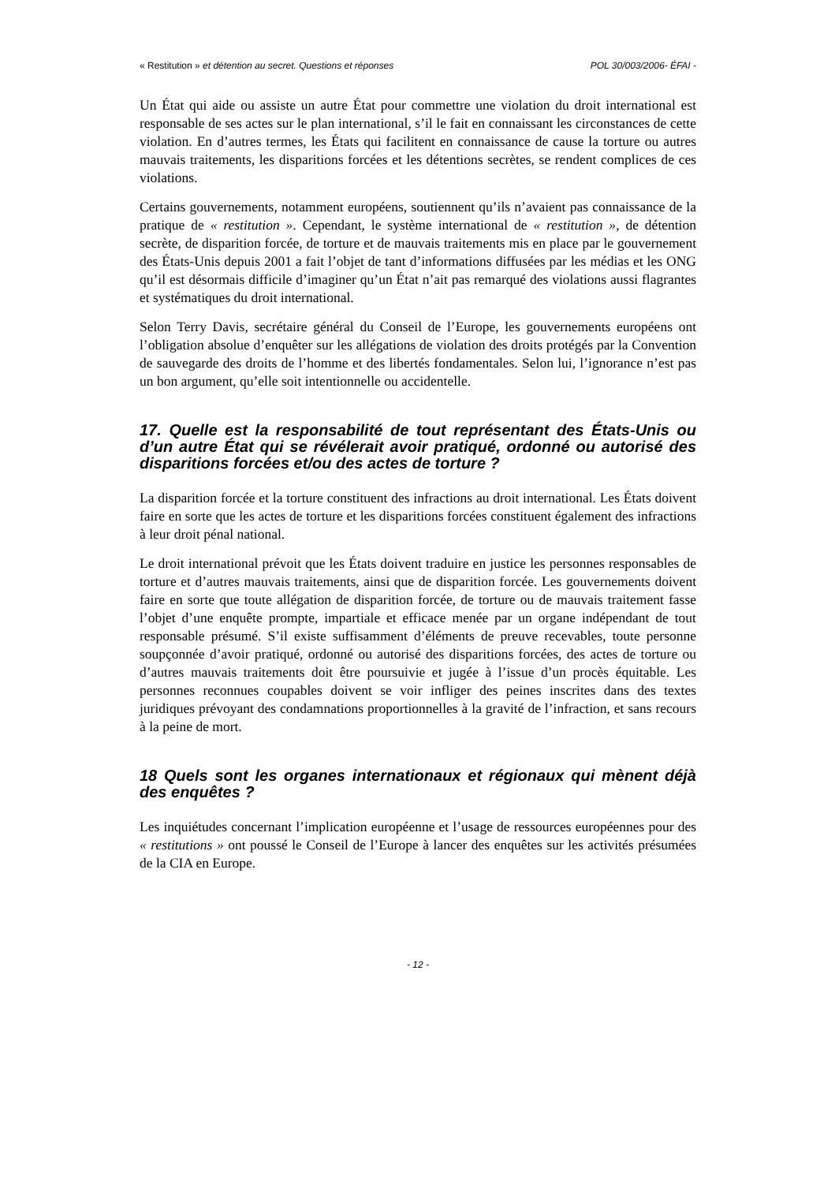« Restitution » et détention au secret. Questions et réponses POL 30/003/2006- ÉFAI -
Un État qui aide ou assiste un autre État pour commettre une violation du droit international est responsable de ses actes sur le plan international, s’il le fait en connaissant les circonstances de cette violation. En d’autres termes, les États qui facilitent en connaissance de cause la torture ou autres mauvais traitements, les disparitions forcées et les détentions secrètes, se rendent complices de ces violations.
Certains gouvernements, notamment européens, soutiennent qu’ils n’avaient pas connaissance de la pratique de « restitution ». Cependant, le système international de « restitution », de détention secrète, de disparition forcée, de torture et de mauvais traitements mis en place par le gouvernement des États-Unis depuis 2001 a fait l’objet de tant d’informations diffusées par les médias et les ONG qu’il est désormais difficile d’imaginer qu’un État n’ait pas remarqué des violations aussi flagrantes et systématiques du droit international.
Selon Terry Davis, secrétaire général du Conseil de l’Europe, les gouvernements européens ont l’obligation absolue d’enquêter sur les allégations de violation des droits protégés par la Convention de sauvegarde des droits de l’homme et des libertés fondamentales. Selon lui, l’ignorance n’est pas un bon argument, qu’elle soit intentionnelle ou accidentelle.
17. Quelle est la responsabilité de tout représentant des États-Unis ou d’un autre État qui se révélerait avoir pratiqué, ordonné ou autorisé des disparitions forcées et/ou des actes de torture ?
La disparition forcée et la torture constituent des infractions au droit international. Les États doivent faire en sorte que les actes de torture et les disparitions forcées constituent également des infractions à leur droit pénal national.
Le droit international prévoit que les États doivent traduire en justice les personnes responsables de torture et d’autres mauvais traitements, ainsi que de disparition forcée. Les gouvernements doivent faire en sorte que toute allégation de disparition forcée, de torture ou de mauvais traitement fasse l’objet d’une enquête prompte, impartiale et efficace menée par un organe indépendant de tout responsable présumé. S’il existe suffisamment d’éléments de preuve recevables, toute personne soupçonnée d’avoir pratiqué, ordonné ou autorisé des disparitions forcées, des actes de torture ou d’autres mauvais traitements doit être poursuivie et jugée à l’issue d’un procès équitable. Les personnes reconnues coupables doivent se voir infliger des peines inscrites dans des textes juridiques prévoyant des condamnations proportionnelles à la gravité de l’infraction, et sans recours à la peine de mort.
18 Quels sont les organes internationaux et régionaux qui mènent déjà des enquêtes ?
Les inquiétudes concernant l’implication européenne et l’usage de ressources européennes pour des « restitutions » ont poussé le Conseil de l’Europe à lancer des enquêtes sur les activités présumées de la CIA en Europe.
- 12 -